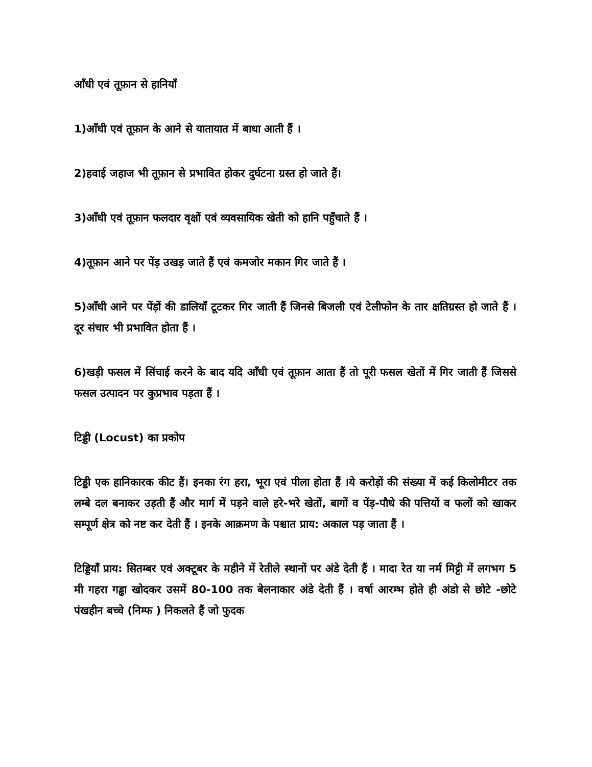आँधी एवं तूफ़ान से हानियाँ
1)आँधी एवं तूफ़ान के आने से यातायात में बाधा आती हैं ।
2)हवाई जहाज भी तूफ़ान से प्रभावित होकर दुर्घटना ग्रस्त हो जाते हैं।
3)आँधी एवं तूफ़ान फलदार वृक्षों एवं व्यवसायिक खेती को हानि पहुँचाते हैं ।
4)तूफ़ान आने पर पेंड़ उखड़ जाते हैं एवं कमजोर मकान गिर जाते हैं ।
5)आँधी आने पर पेंड़ों की डालियाँ टूटकर गिर जाती हैं जिनसे बिजली एवं टेलीफोन के तार क्षतिग्रस्त हो जाते हैं । दूर संचार भी प्रभावित होता हैं ।
6)खड़ी फसल में सिंचाई करने के बाद यदि आँधी एवं तूफ़ान आता हैं तो पूरी फसल खेतों में गिर जाती हैं जिससे फसल उत्पादन पर कुप्रभाव पड़ता हैं ।
टिड्डी (Locust) का प्रकोप
टिड्डी एक हानिकारक कीट हैं। इनका रंग हरा, भूरा एवं पीला होता हैं ।ये करोड़ों की संख्या में कई किलोमीटर तक लम्बे दल बनाकर उड़ती हैं और मार्ग में पड़ने वाले हरे-भरे खेतों, बागों व पेंड़-पौधे की पत्तियों व फलों को खाकर सम्पूर्ण क्षेत्र को नष्ट कर देती हैं । इनके आक्रमण के पश्चात प्राय: अकाल पड़ जाता हैं ।
टिड्डियाँ प्राय: सितम्बर एवं अक्टूबर के महीने में रेतीले स्थानों पर अंडे देती हैं । मादा रेत या नर्म मिट्टी में लगभग 5 मी गहरा गड्ढा खोदकर उसमें 80-100 तक बेलनाकार अंडे देती हैं । वर्षा आरम्भ होते ही अंडो से छोटे -छोटे पंखहीन बच्चे (निम्फ ) निकलते हैं जो फुदक